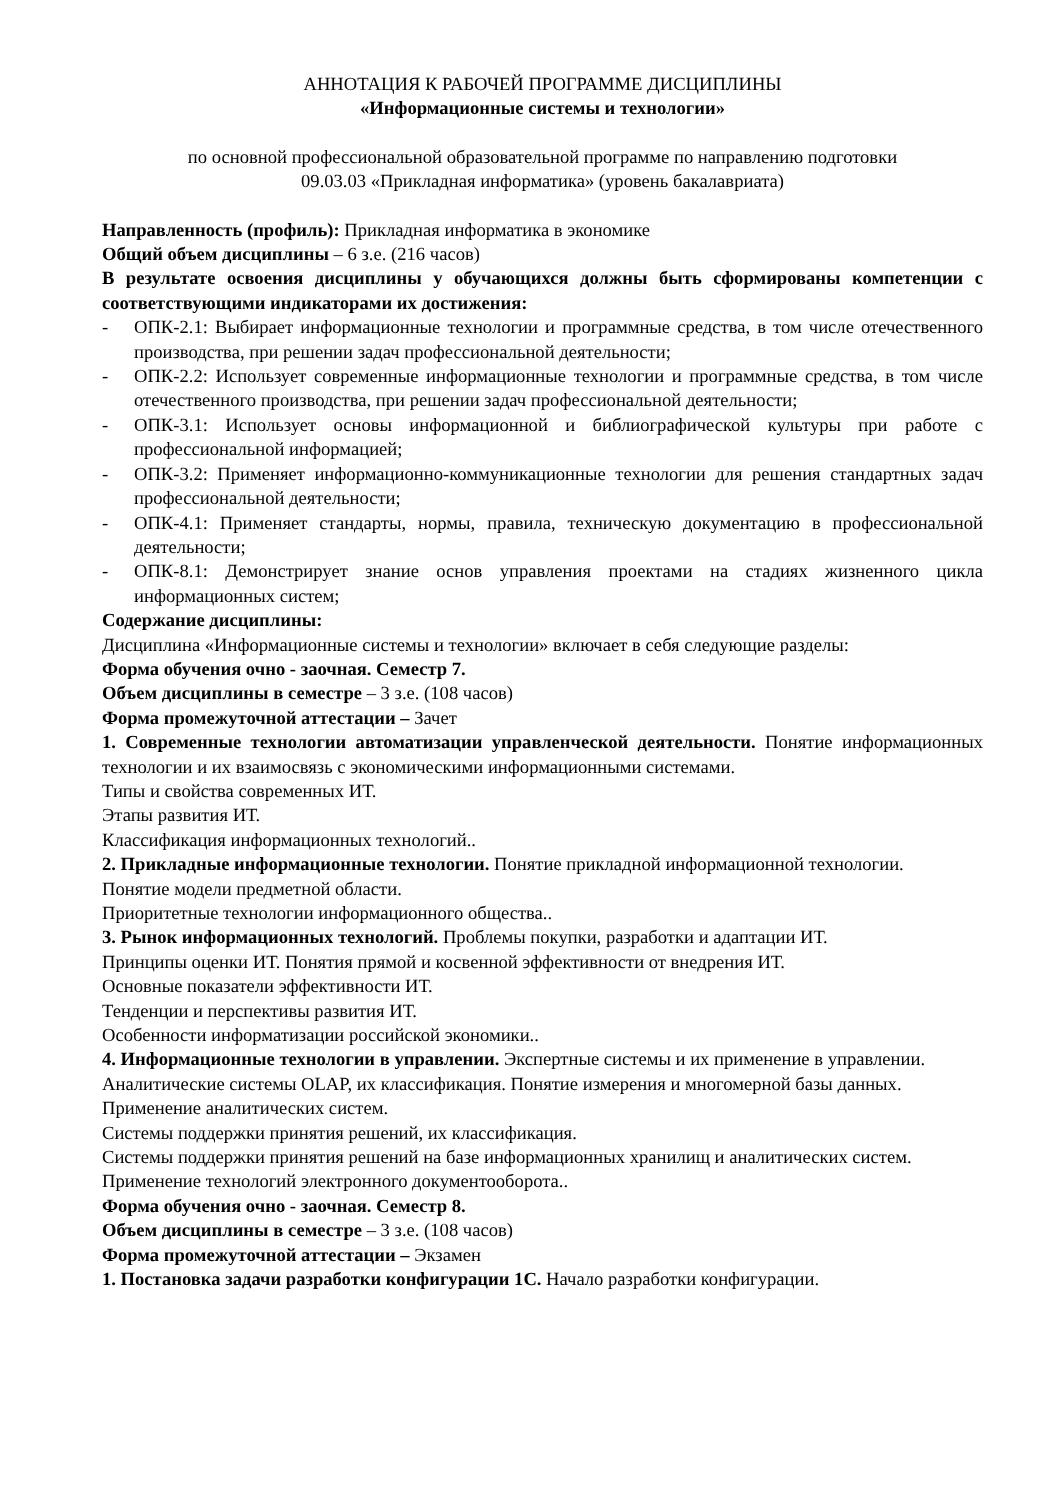АННОТАЦИЯ К РАБОЧЕЙ ПРОГРАММЕ ДИСЦИПЛИНЫ
«Информационные системы и технологии»
по основной профессиональной образовательной программе по направлению подготовки
09.03.03 «Прикладная информатика» (уровень бакалавриата)
Направленность (профиль): Прикладная информатика в экономике
Общий объем дисциплины – 6 з.е. (216 часов)
В результате освоения дисциплины у обучающихся должны быть сформированы компетенции с соответствующими индикаторами их достижения:
- ОПК-2.1: Выбирает информационные технологии и программные средства, в том числе отечественного производства, при решении задач профессиональной деятельности;
- ОПК-2.2: Использует современные информационные технологии и программные средства, в том числе отечественного производства, при решении задач профессиональной деятельности;
- ОПК-3.1: Использует основы информационной и библиографической культуры при работе с профессиональной информацией;
- ОПК-3.2: Применяет информационно-коммуникационные технологии для решения стандартных задач профессиональной деятельности;
- ОПК-4.1: Применяет стандарты, нормы, правила, техническую документацию в профессиональной деятельности;
- ОПК-8.1: Демонстрирует знание основ управления проектами на стадиях жизненного цикла информационных систем;
Содержание дисциплины:
Дисциплина «Информационные системы и технологии» включает в себя следующие разделы:
Форма обучения очно - заочная. Семестр 7.
Объем дисциплины в семестре – 3 з.е. (108 часов)
Форма промежуточной аттестации – Зачет
1. Современные технологии автоматизации управленческой деятельности. Понятие информационных технологии и их взаимосвязь с экономическими информационными системами.
Типы и свойства современных ИТ.
Этапы развития ИТ.
Классификация информационных технологий..
2. Прикладные информационные технологии. Понятие прикладной информационной технологии.
Понятие модели предметной области.
Приоритетные технологии информационного общества..
3. Рынок информационных технологий. Проблемы покупки, разработки и адаптации ИТ.
Принципы оценки ИТ. Понятия прямой и косвенной эффективности от внедрения ИТ.
Основные показатели эффективности ИТ.
Тенденции и перспективы развития ИТ.
Особенности информатизации российской экономики..
4. Информационные технологии в управлении. Экспертные системы и их применение в управлении.
Аналитические системы OLAP, их классификация. Понятие измерения и многомерной базы данных.
Применение аналитических систем.
Системы поддержки принятия решений, их классификация.
Системы поддержки принятия решений на базе информационных хранилищ и аналитических систем.
Применение технологий электронного документооборота..
Форма обучения очно - заочная. Семестр 8.
Объем дисциплины в семестре – 3 з.е. (108 часов)
Форма промежуточной аттестации – Экзамен
1. Постановка задачи разработки конфигурации 1С. Начало разработки конфигурации.